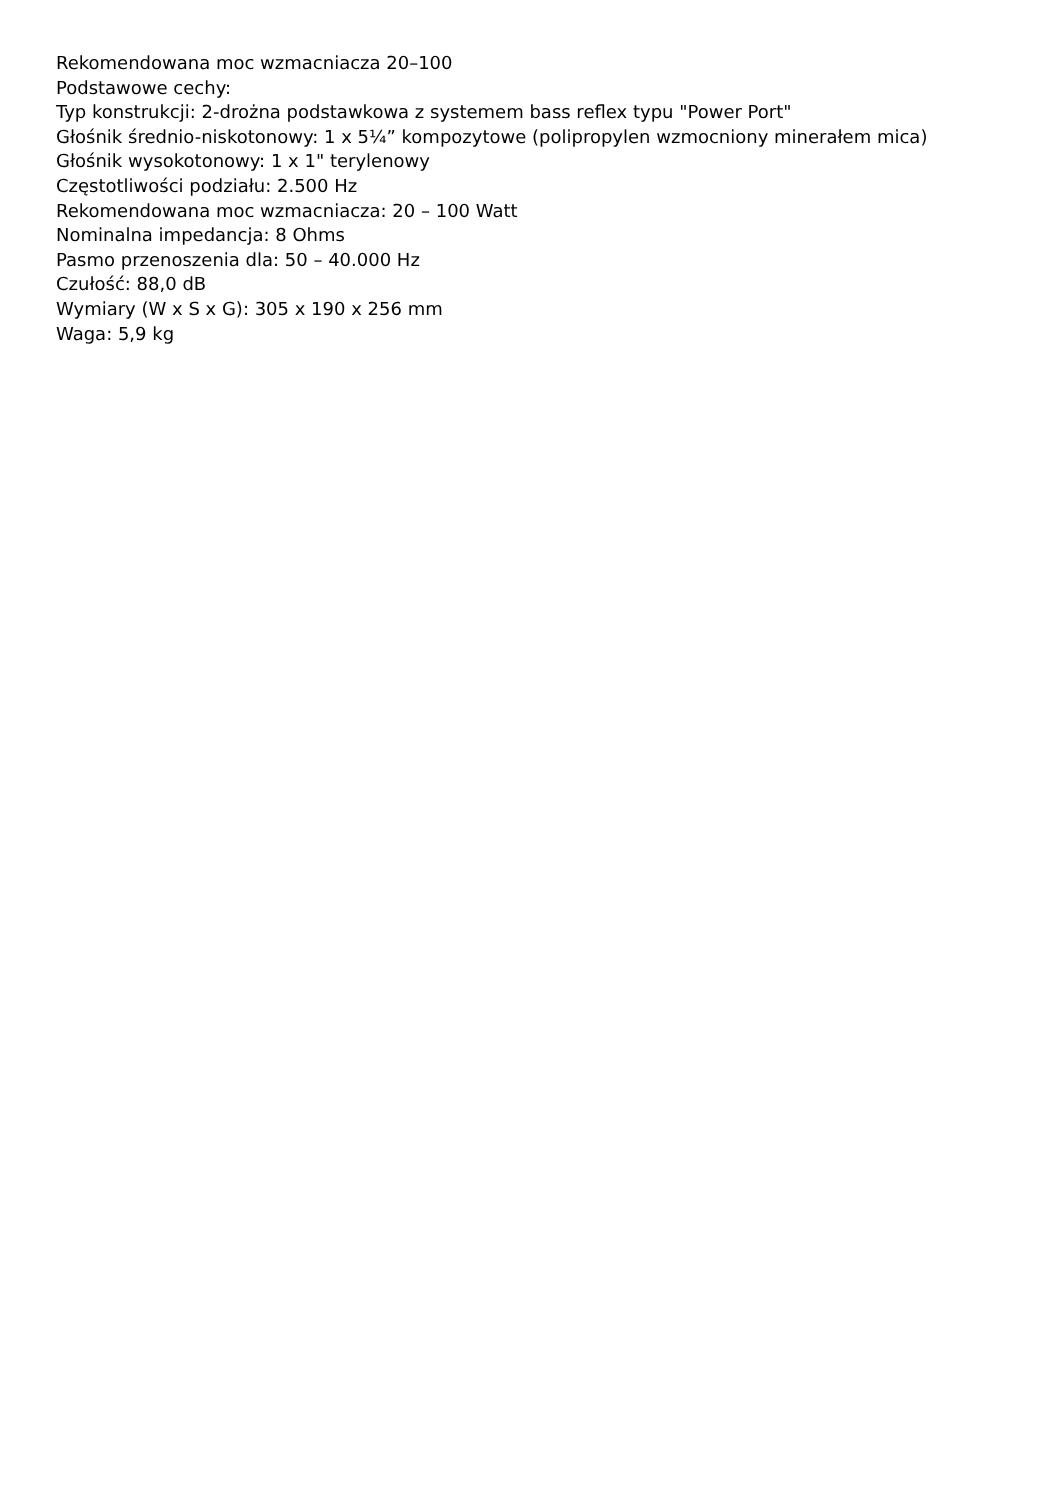Rekomendowana moc wzmacniacza 20–100
Podstawowe cechy:
Typ konstrukcji: 2-drożna podstawkowa z systemem bass reflex typu "Power Port"
Głośnik średnio-niskotonowy: 1 x 5¼” kompozytowe (polipropylen wzmocniony minerałem mica)
Głośnik wysokotonowy: 1 x 1" terylenowy
Częstotliwości podziału: 2.500 Hz
Rekomendowana moc wzmacniacza: 20 – 100 Watt
Nominalna impedancja: 8 Ohms
Pasmo przenoszenia dla: 50 – 40.000 Hz
Czułość: 88,0 dB
Wymiary (W x S x G): 305 x 190 x 256 mm
Waga: 5,9 kg